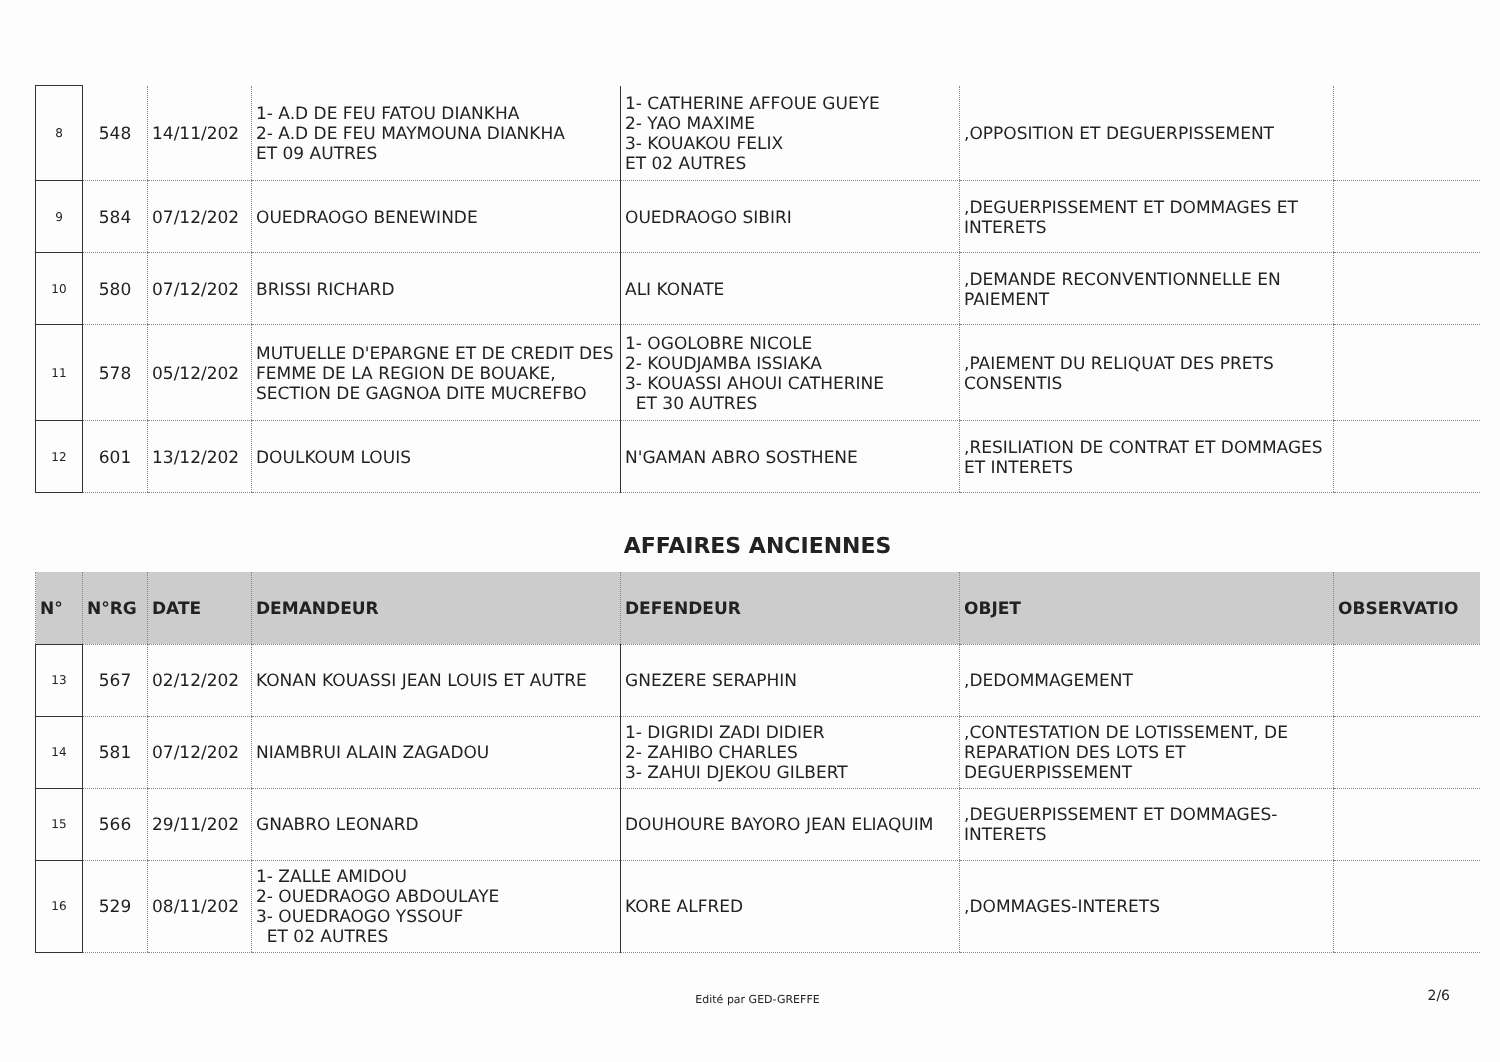| 8 | 548 | 14/11/202 | 1- A.D DE FEU FATOU DIANKHA 2- A.D DE FEU MAYMOUNA DIANKHA ET 09 AUTRES | 1- CATHERINE AFFOUE GUEYE 2- YAO MAXIME 3- KOUAKOU FELIX ET 02 AUTRES | ,OPPOSITION ET DEGUERPISSEMENT | |
| 9 | 584 | 07/12/202 | OUEDRAOGO BENEWINDE | OUEDRAOGO SIBIRI | ,DEGUERPISSEMENT ET DOMMAGES ET INTERETS | |
| 10 | 580 | 07/12/202 | BRISSI RICHARD | ALI KONATE | ,DEMANDE RECONVENTIONNELLE EN PAIEMENT | |
| 11 | 578 | 05/12/202 | MUTUELLE D'EPARGNE ET DE CREDIT DES FEMME DE LA REGION DE BOUAKE, SECTION DE GAGNOA DITE MUCREFBO | 1- OGOLOBRE NICOLE 2- KOUDJAMBA ISSIAKA 3- KOUASSI AHOUI CATHERINE ET 30 AUTRES | ,PAIEMENT DU RELIQUAT DES PRETS CONSENTIS | |
| 12 | 601 | 13/12/202 | DOULKOUM LOUIS | N'GAMAN ABRO SOSTHENE | ,RESILIATION DE CONTRAT ET DOMMAGES ET INTERETS | |
AFFAIRES ANCIENNES
| N° | N°RG | DATE | DEMANDEUR | DEFENDEUR | OBJET | OBSERVATIO |
| --- | --- | --- | --- | --- | --- | --- |
| 13 | 567 | 02/12/202 | KONAN KOUASSI JEAN LOUIS ET AUTRE | GNEZERE SERAPHIN | ,DEDOMMAGEMENT | |
| 14 | 581 | 07/12/202 | NIAMBRUI ALAIN ZAGADOU | 1- DIGRIDI ZADI DIDIER 2- ZAHIBO CHARLES 3- ZAHUI DJEKOU GILBERT | ,CONTESTATION DE LOTISSEMENT, DE REPARATION DES LOTS ET DEGUERPISSEMENT | |
| 15 | 566 | 29/11/202 | GNABRO LEONARD | DOUHOURE BAYORO JEAN ELIAQUIM | ,DEGUERPISSEMENT ET DOMMAGES-INTERETS | |
| 16 | 529 | 08/11/202 | 1- ZALLE AMIDOU 2- OUEDRAOGO ABDOULAYE 3- OUEDRAOGO YSSOUF ET 02 AUTRES | KORE ALFRED | ,DOMMAGES-INTERETS | |
Edité par GED-GREFFE 2/6